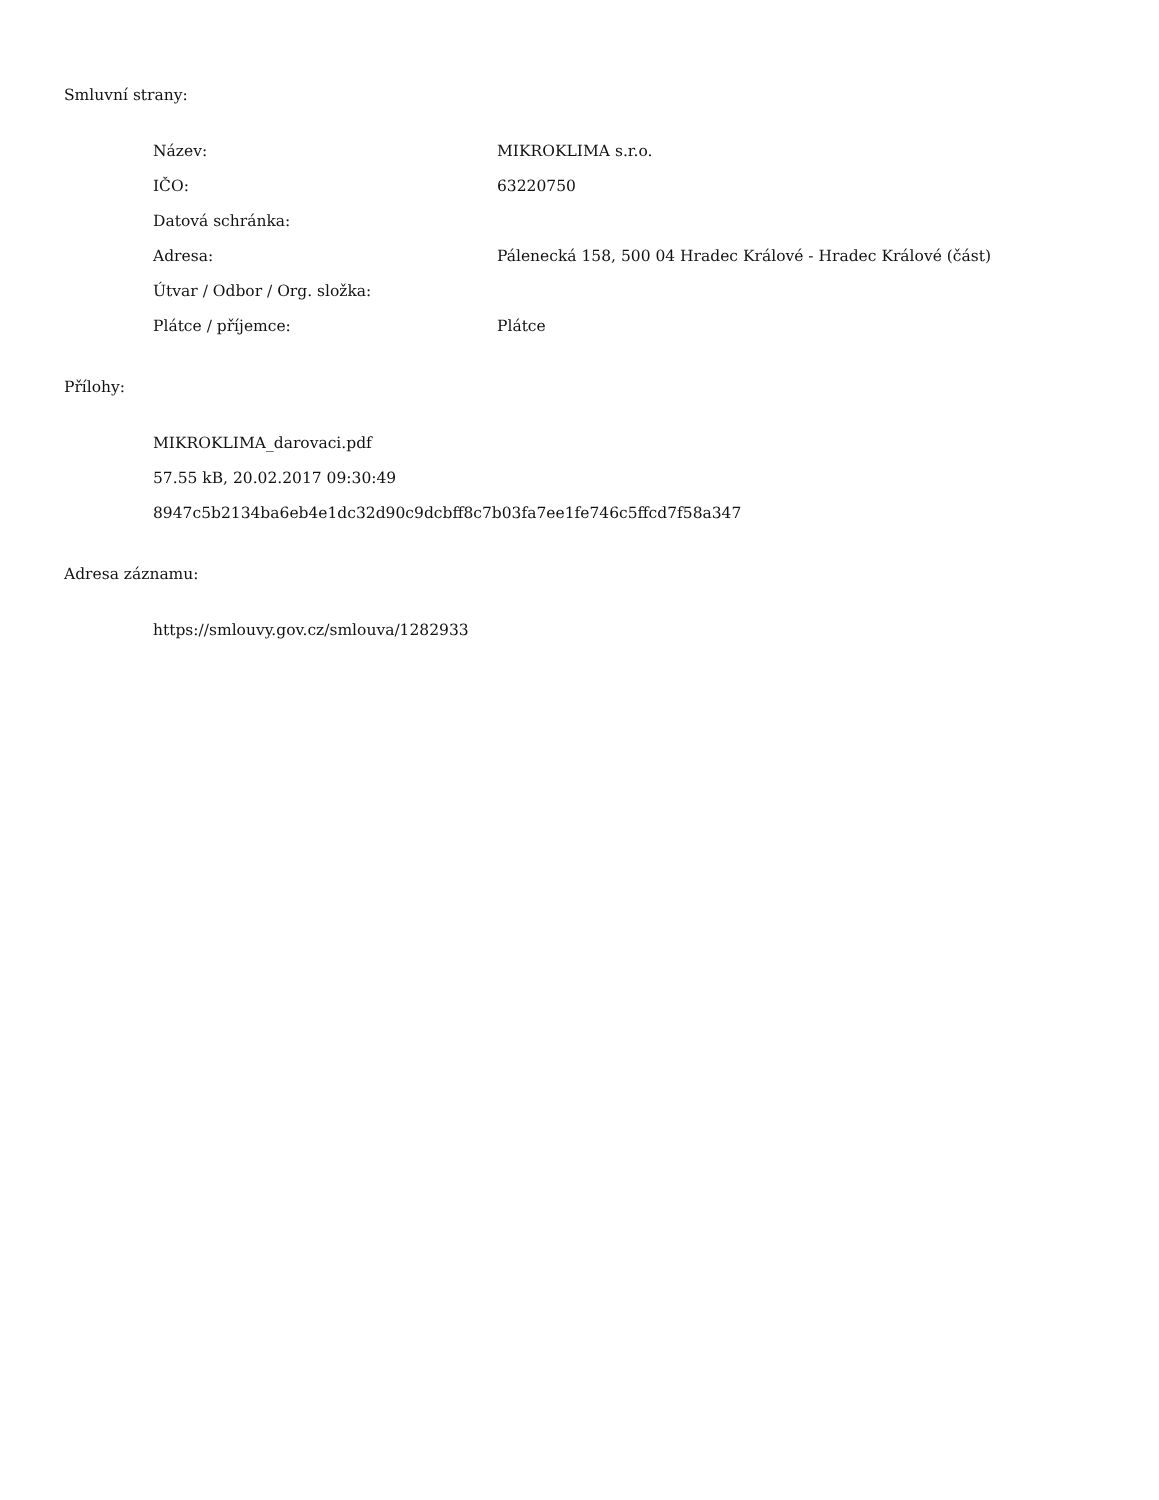Smluvní strany:
| Název: | MIKROKLIMA s.r.o. |
| IČO: | 63220750 |
| Datová schránka: | |
| Adresa: | Pálenecká 158, 500 04 Hradec Králové - Hradec Králové (část) |
| Útvar / Odbor / Org. složka: | |
| Plátce / příjemce: | Plátce |
Přílohy:
MIKROKLIMA_darovaci.pdf
57.55 kB, 20.02.2017 09:30:49
8947c5b2134ba6eb4e1dc32d90c9dcbff8c7b03fa7ee1fe746c5ffcd7f58a347
Adresa záznamu:
https://smlouvy.gov.cz/smlouva/1282933